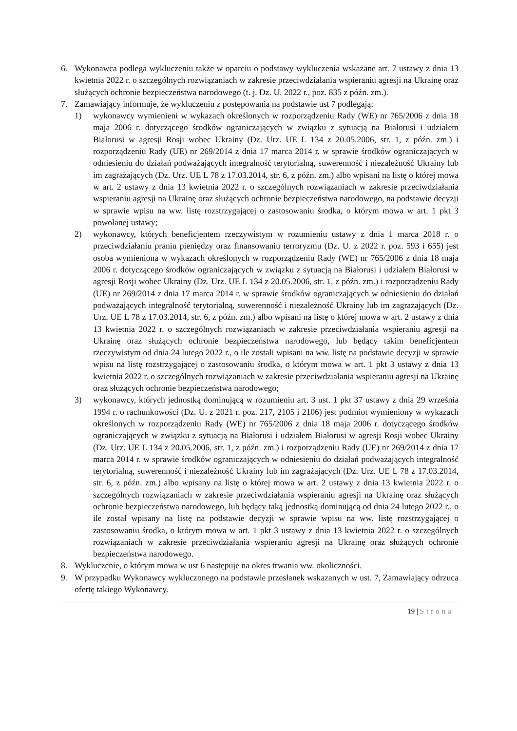6. Wykonawca podlega wykluczeniu także w oparciu o podstawy wykluczenia wskazane art. 7 ustawy z dnia 13 kwietnia 2022 r. o szczególnych rozwiązaniach w zakresie przeciwdziałania wspieraniu agresji na Ukrainę oraz służących ochronie bezpieczeństwa narodowego (t. j. Dz. U. 2022 r., poz. 835 z późn. zm.).
7. Zamawiający informuje, że wykluczeniu z postępowania na podstawie ust 7 podlegają:
1) wykonawcy wymienieni w wykazach określonych w rozporządzeniu Rady (WE) nr 765/2006 z dnia 18 maja 2006 r. dotyczącego środków ograniczających w związku z sytuacją na Białorusi i udziałem Białorusi w agresji Rosji wobec Ukrainy (Dz. Urz. UE L 134 z 20.05.2006, str. 1, z późn. zm.) i rozporządzeniu Rady (UE) nr 269/2014 z dnia 17 marca 2014 r. w sprawie środków ograniczających w odniesieniu do działań podważających integralność terytorialną, suwerenność i niezależność Ukrainy lub im zagrażających (Dz. Urz. UE L 78 z 17.03.2014, str. 6, z późn. zm.) albo wpisani na listę o której mowa w art. 2 ustawy z dnia 13 kwietnia 2022 r. o szczególnych rozwiązaniach w zakresie przeciwdziałania wspieraniu agresji na Ukrainę oraz służących ochronie bezpieczeństwa narodowego, na podstawie decyzji w sprawie wpisu na ww. listę rozstrzygającej o zastosowaniu środka, o którym mowa w art. 1 pkt 3 powołanej ustawy;
2) wykonawcy, których beneficjentem rzeczywistym w rozumieniu ustawy z dnia 1 marca 2018 r. o przeciwdziałaniu praniu pieniędzy oraz finansowaniu terroryzmu (Dz. U. z 2022 r. poz. 593 i 655) jest osoba wymieniona w wykazach określonych w rozporządzeniu Rady (WE) nr 765/2006 z dnia 18 maja 2006 r. dotyczącego środków ograniczających w związku z sytuacją na Białorusi i udziałem Białorusi w agresji Rosji wobec Ukrainy (Dz. Urz. UE L 134 z 20.05.2006, str. 1, z późn. zm.) i rozporządzeniu Rady (UE) nr 269/2014 z dnia 17 marca 2014 r. w sprawie środków ograniczających w odniesieniu do działań podważających integralność terytorialną, suwerenność i niezależność Ukrainy lub im zagrażających (Dz. Urz. UE L 78 z 17.03.2014, str. 6, z późn. zm.) albo wpisani na listę o której mowa w art. 2 ustawy z dnia 13 kwietnia 2022 r. o szczególnych rozwiązaniach w zakresie przeciwdziałania wspieraniu agresji na Ukrainę oraz służących ochronie bezpieczeństwa narodowego, lub będący takim beneficjentem rzeczywistym od dnia 24 lutego 2022 r., o ile zostali wpisani na ww. listę na podstawie decyzji w sprawie wpisu na listę rozstrzygającej o zastosowaniu środka, o którym mowa w art. 1 pkt 3 ustawy z dnia 13 kwietnia 2022 r. o szczególnych rozwiązaniach w zakresie przeciwdziałania wspieraniu agresji na Ukrainę oraz służących ochronie bezpieczeństwa narodowego;
3) wykonawcy, których jednostką dominującą w rozumieniu art. 3 ust. 1 pkt 37 ustawy z dnia 29 września 1994 r. o rachunkowości (Dz. U. z 2021 r. poz. 217, 2105 i 2106) jest podmiot wymieniony w wykazach określonych w rozporządzeniu Rady (WE) nr 765/2006 z dnia 18 maja 2006 r. dotyczącego środków ograniczających w związku z sytuacją na Białorusi i udziałem Białorusi w agresji Rosji wobec Ukrainy (Dz. Urz. UE L 134 z 20.05.2006, str. 1, z późn. zm.) i rozporządzeniu Rady (UE) nr 269/2014 z dnia 17 marca 2014 r. w sprawie środków ograniczających w odniesieniu do działań podważających integralność terytorialną, suwerenność i niezależność Ukrainy lub im zagrażających (Dz. Urz. UE L 78 z 17.03.2014, str. 6, z późn. zm.) albo wpisany na listę o której mowa w art. 2 ustawy z dnia 13 kwietnia 2022 r. o szczególnych rozwiązaniach w zakresie przeciwdziałania wspieraniu agresji na Ukrainę oraz służących ochronie bezpieczeństwa narodowego, lub będący taką jednostką dominującą od dnia 24 lutego 2022 r., o ile został wpisany na listę na podstawie decyzji w sprawie wpisu na ww. listę rozstrzygającej o zastosowaniu środka, o którym mowa w art. 1 pkt 3 ustawy z dnia 13 kwietnia 2022 r. o szczególnych rozwiązaniach w zakresie przeciwdziałania wspieraniu agresji na Ukrainę oraz służących ochronie bezpieczeństwa narodowego.
8. Wykluczenie, o którym mowa w ust 6 następuje na okres trwania ww. okoliczności.
9. W przypadku Wykonawcy wykluczonego na podstawie przesłanek wskazanych w ust. 7, Zamawiający odrzuca ofertę takiego Wykonawcy.
19 | Strona